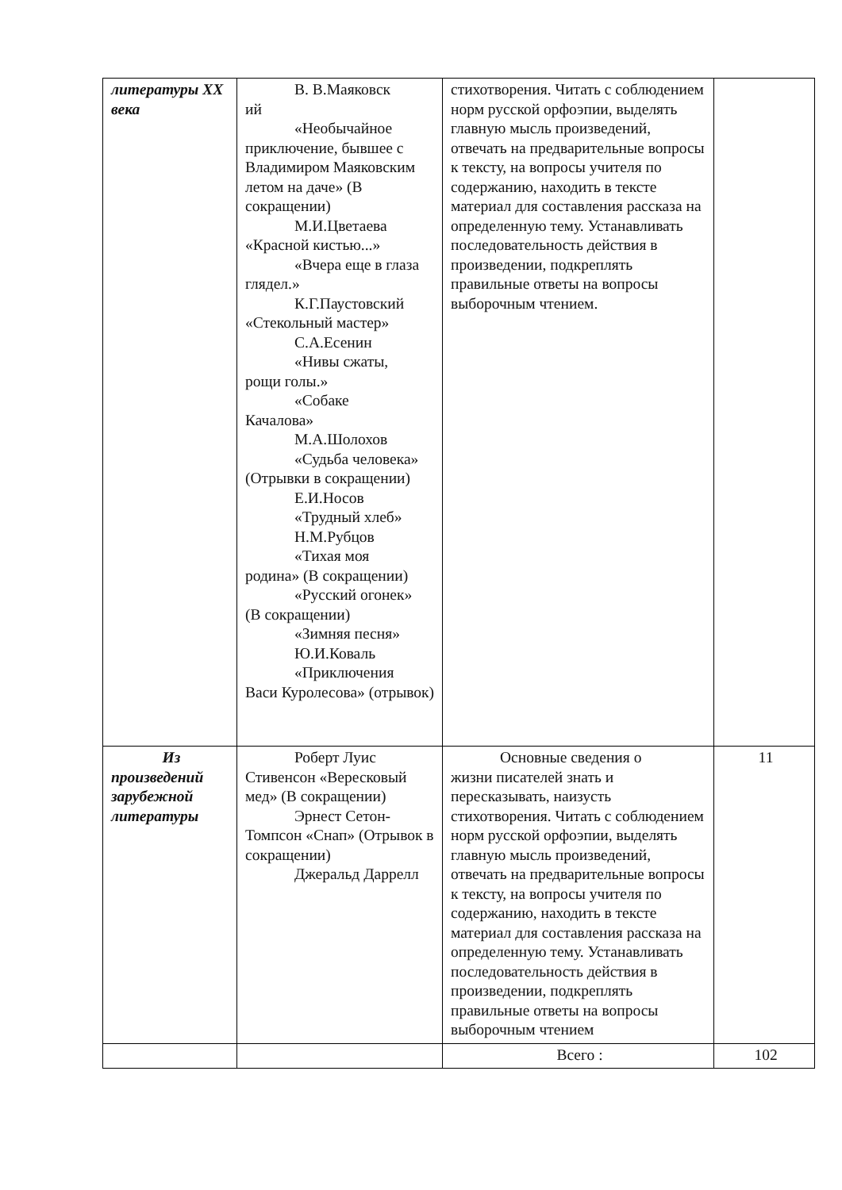| литературы XX века | В. В.Маяковск ий «Необычайное приключение, бывшее с Владимиром Маяковским летом на даче» (В сокращении) М.И.Цветаева «Красной кистью...» «Вчера еще в глаза глядел.» К.Г.Паустовский «Стекольный мастер» С.А.Есенин «Нивы сжаты, рощи голы.» «Собаке Качалова» М.А.Шолохов «Судьба человека» (Отрывки в сокращении) Е.И.Носов «Трудный хлеб» Н.М.Рубцов «Тихая моя родина» (В сокращении) «Русский огонек» (В сокращении) «Зимняя песня» Ю.И.Коваль «Приключения Васи Куролесова» (отрывок) | стихотворения. Читать с соблюдением норм русской орфоэпии, выделять главную мысль произведений, отвечать на предварительные вопросы к тексту, на вопросы учителя по содержанию, находить в тексте материал для составления рассказа на определенную тему. Устанавливать последовательность действия в произведении, подкреплять правильные ответы на вопросы выборочным чтением. | |
| Из произведений зарубежной литературы | Роберт Луис Стивенсон «Вересковый мед» (В сокращении) Эрнест Сетон- Томпсон «Снап» (Отрывок в сокращении) Джеральд Даррелл | Основные сведения о жизни писателей знать и пересказывать, наизусть стихотворения. Читать с соблюдением норм русской орфоэпии, выделять главную мысль произведений, отвечать на предварительные вопросы к тексту, на вопросы учителя по содержанию, находить в тексте материал для составления рассказа на определенную тему. Устанавливать последовательность действия в произведении, подкреплять правильные ответы на вопросы выборочным чтением | 11 |
| | | Всего : | 102 |